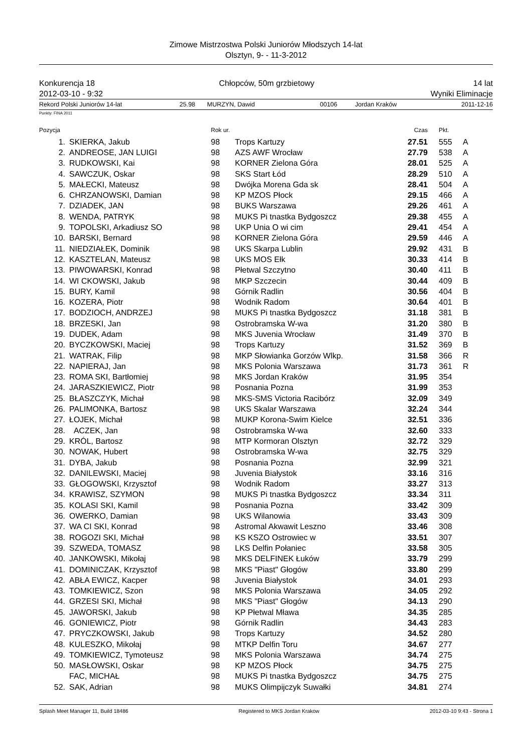Zimowe Mistrzostwa Polski Juniorów Młodszych 14-lat
Olsztyn, 9- - 11-3-2012
Konkurencja 18
2012-03-10 - 9:32
Chłopców, 50m grzbietowy 14 lat
Wyniki Eliminacje
Rekord Polski Juniorów 14-lat 25.98 MURZYN, Dawid 00106 Jordan Kraków 2011-12-16
Punkty: FINA 2011
| Pozycja | | Rok ur. | | Czas | Pkt. | |
| --- | --- | --- | --- | --- | --- | --- |
| 1. | SKIERKA, Jakub | 98 | Trops Kartuzy | 27.51 | 555 | A |
| 2. | ANDREOSE, JAN LUIGI | 98 | AZS AWF Wrocław | 27.79 | 538 | A |
| 3. | RUDKOWSKI, Kai | 98 | KORNER Zielona Góra | 28.01 | 525 | A |
| 4. | SAWCZUK, Oskar | 98 | SKS Start Łód | 28.29 | 510 | A |
| 5. | MAŁECKI, Mateusz | 98 | Dwójka Morena Gda sk | 28.41 | 504 | A |
| 6. | CHRZANOWSKI, Damian | 98 | KP MZOS Płock | 29.15 | 466 | A |
| 7. | DZIADEK, JAN | 98 | BUKS Warszawa | 29.26 | 461 | A |
| 8. | WENDA, PATRYK | 98 | MUKS Pi tnastka Bydgoszcz | 29.38 | 455 | A |
| 9. | TOPOLSKI, Arkadiusz SO | 98 | UKP Unia O wi cim | 29.41 | 454 | A |
| 10. | BARSKI, Bernard | 98 | KORNER Zielona Góra | 29.59 | 446 | A |
| 11. | NIEDZIAŁEK, Dominik | 98 | UKS Skarpa Lublin | 29.92 | 431 | B |
| 12. | KASZTELAN, Mateusz | 98 | UKS MOS Ełk | 30.33 | 414 | B |
| 13. | PIWOWARSKI, Konrad | 98 | Płetwal Szczytno | 30.40 | 411 | B |
| 14. | WI CKOWSKI, Jakub | 98 | MKP Szczecin | 30.44 | 409 | B |
| 15. | BURY, Kamil | 98 | Górnik Radlin | 30.56 | 404 | B |
| 16. | KOZERA, Piotr | 98 | Wodnik Radom | 30.64 | 401 | B |
| 17. | BODZIOCH, ANDRZEJ | 98 | MUKS Pi tnastka Bydgoszcz | 31.18 | 381 | B |
| 18. | BRZESKI, Jan | 98 | Ostrobramska W-wa | 31.20 | 380 | B |
| 19. | DUDEK, Adam | 98 | MKS Juvenia Wrocław | 31.49 | 370 | B |
| 20. | BYCZKOWSKI, Maciej | 98 | Trops Kartuzy | 31.52 | 369 | B |
| 21. | WATRAK, Filip | 98 | MKP Słowianka Gorzów Wlkp. | 31.58 | 366 | R |
| 22. | NAPIERAJ, Jan | 98 | MKS Polonia Warszawa | 31.73 | 361 | R |
| 23. | ROMA SKI, Bartłomiej | 98 | MKS Jordan Kraków | 31.95 | 354 | |
| 24. | JARASZKIEWICZ, Piotr | 98 | Posnania Pozna | 31.99 | 353 | |
| 25. | BŁASZCZYK, Michał | 98 | MKS-SMS Victoria Racibórz | 32.09 | 349 | |
| 26. | PALIMONKA, Bartosz | 98 | UKS Skalar Warszawa | 32.24 | 344 | |
| 27. | ŁOJEK, Michał | 98 | MUKP Korona-Swim Kielce | 32.51 | 336 | |
| 28. | ACZEK, Jan | 98 | Ostrobramska W-wa | 32.60 | 333 | |
| 29. | KRÓL, Bartosz | 98 | MTP Kormoran Olsztyn | 32.72 | 329 | |
| 30. | NOWAK, Hubert | 98 | Ostrobramska W-wa | 32.75 | 329 | |
| 31. | DYBA, Jakub | 98 | Posnania Pozna | 32.99 | 321 | |
| 32. | DANILEWSKI, Maciej | 98 | Juvenia Białystok | 33.16 | 316 | |
| 33. | GŁOGOWSKI, Krzysztof | 98 | Wodnik Radom | 33.27 | 313 | |
| 34. | KRAWISZ, SZYMON | 98 | MUKS Pi tnastka Bydgoszcz | 33.34 | 311 | |
| 35. | KOLASI SKI, Kamil | 98 | Posnania Pozna | 33.42 | 309 | |
| 36. | OWERKO, Damian | 98 | UKS Wilanowia | 33.43 | 309 | |
| 37. | WA CI SKI, Konrad | 98 | Astromal Akwawit Leszno | 33.46 | 308 | |
| 38. | ROGOZI SKI, Michał | 98 | KS KSZO Ostrowiec w | 33.51 | 307 | |
| 39. | SZWEDA, TOMASZ | 98 | LKS Delfin Połaniec | 33.58 | 305 | |
| 40. | JANKOWSKI, Mikołaj | 98 | MKS DELFINEK Łuków | 33.79 | 299 | |
| 41. | DOMINICZAK, Krzysztof | 98 | MKS "Piast" Głogów | 33.80 | 299 | |
| 42. | ABŁA EWICZ, Kacper | 98 | Juvenia Białystok | 34.01 | 293 | |
| 43. | TOMKIEWICZ, Szon | 98 | MKS Polonia Warszawa | 34.05 | 292 | |
| 44. | GRZESI SKI, Michał | 98 | MKS "Piast" Głogów | 34.13 | 290 | |
| 45. | JAWORSKI, Jakub | 98 | KP Płetwal Mława | 34.35 | 285 | |
| 46. | GONIEWICZ, Piotr | 98 | Górnik Radlin | 34.43 | 283 | |
| 47. | PRYCZKOWSKI, Jakub | 98 | Trops Kartuzy | 34.52 | 280 | |
| 48. | KULESZKO, Mikołaj | 98 | MTKP Delfin Toru | 34.67 | 277 | |
| 49. | TOMKIEWICZ, Tymoteusz | 98 | MKS Polonia Warszawa | 34.74 | 275 | |
| 50. | MASŁOWSKI, Oskar | 98 | KP MZOS Płock | 34.75 | 275 | |
| | FAC, MICHAŁ | 98 | MUKS Pi tnastka Bydgoszcz | 34.75 | 275 | |
| 52. | SAK, Adrian | 98 | MUKS Olimpijczyk Suwałki | 34.81 | 274 | |
Splash Meet Manager 11, Build 18486 Registered to MKS Jordan Krakow 2012-03-10 9:43 - Strona 1